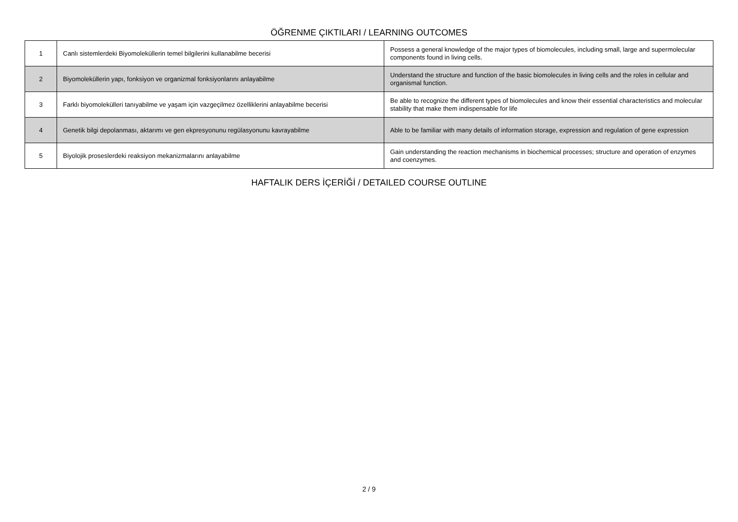ÖĞRENME ÇIKTILARI / LEARNING OUTCOMES
| 1 | Canlı sistemlerdeki Biyomoleküllerin temel bilgilerini kullanabilme becerisi | Possess a general knowledge of the major types of biomolecules, including small, large and supermolecular components found in living cells. |
| 2 | Biyomoleküllerin yapı, fonksiyon ve organizmal fonksiyonlarını anlayabilme | Understand the structure and function of the basic biomolecules in living cells and the roles in cellular and organismal function. |
| 3 | Farklı biyomolekülleri tanıyabilme ve yaşam için vazgeçilmez özelliklerini anlayabilme becerisi | Be able to recognize the different types of biomolecules and know their essential characteristics and molecular stability that make them indispensable for life |
| 4 | Genetik bilgi depolanması, aktarımı ve gen ekpresyonunu regülasyonunu kavrayabilme | Able to be familiar with many details of information storage, expression and regulation of gene expression |
| 5 | Biyolojik proseslerdeki reaksiyon mekanizmalarını anlayabilme | Gain understanding the reaction mechanisms in biochemical processes; structure and operation of enzymes and coenzymes. |
HAFTALIK DERS İÇERİĞİ / DETAILED COURSE OUTLINE
2 / 9